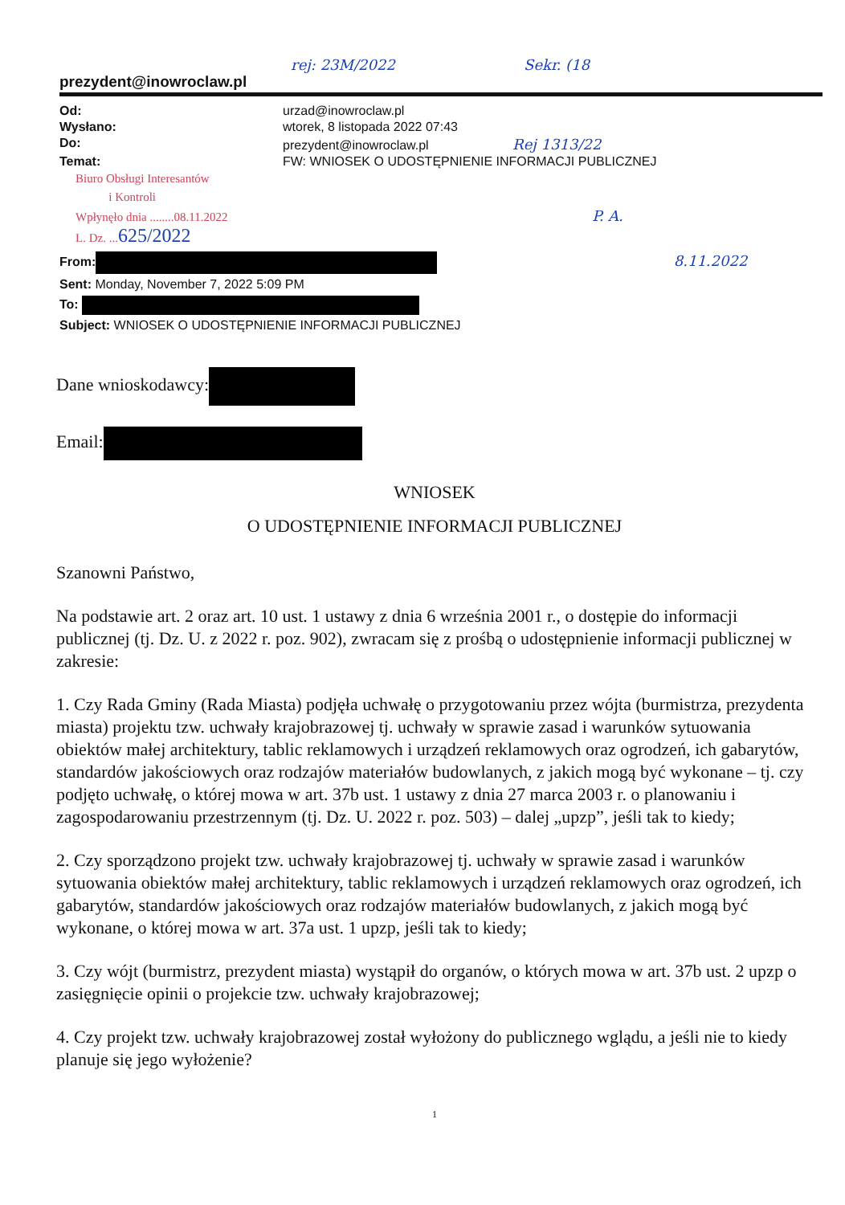rej: 23M/2022 Sekr. (18
prezydent@inowroclaw.pl
| Od: | urzad@inowroclaw.pl |
| Wysłano: | wtorek, 8 listopada 2022 07:43 |
| Do: | prezydent@inowroclaw.pl Rej 1313/22 |
| Temat: | FW: WNIOSEK O UDOSTĘPNIENIE INFORMACJI PUBLICZNEJ |
Biuro Obsługi Interesantów
i Kontroli
Wpłynęło dnia ........08.11.2022 P. A.
L. Dz. ...625/2022
From: 8.11.2022
Sent: Monday, November 7, 2022 5:09 PM
To:
Subject: WNIOSEK O UDOSTĘPNIENIE INFORMACJI PUBLICZNEJ
Dane wnioskodawcy:
Email:
WNIOSEK
O UDOSTĘPNIENIE INFORMACJI PUBLICZNEJ
Szanowni Państwo,
Na podstawie art. 2 oraz art. 10 ust. 1 ustawy z dnia 6 września 2001 r., o dostępie do informacji publicznej (tj. Dz. U. z 2022 r. poz. 902), zwracam się z prośbą o udostępnienie informacji publicznej w zakresie:
1. Czy Rada Gminy (Rada Miasta) podjęła uchwałę o przygotowaniu przez wójta (burmistrza, prezydenta miasta) projektu tzw. uchwały krajobrazowej tj. uchwały w sprawie zasad i warunków sytuowania obiektów małej architektury, tablic reklamowych i urządzeń reklamowych oraz ogrodzeń, ich gabarytów, standardów jakościowych oraz rodzajów materiałów budowlanych, z jakich mogą być wykonane – tj. czy podjęto uchwałę, o której mowa w art. 37b ust. 1 ustawy z dnia 27 marca 2003 r. o planowaniu i zagospodarowaniu przestrzennym (tj. Dz. U. 2022 r. poz. 503) – dalej „upzp”, jeśli tak to kiedy;
2. Czy sporządzono projekt tzw. uchwały krajobrazowej tj. uchwały w sprawie zasad i warunków sytuowania obiektów małej architektury, tablic reklamowych i urządzeń reklamowych oraz ogrodzeń, ich gabarytów, standardów jakościowych oraz rodzajów materiałów budowlanych, z jakich mogą być wykonane, o której mowa w art. 37a ust. 1 upzp, jeśli tak to kiedy;
3. Czy wójt (burmistrz, prezydent miasta) wystąpił do organów, o których mowa w art. 37b ust. 2 upzp o zasięgnięcie opinii o projekcie tzw. uchwały krajobrazowej;
4. Czy projekt tzw. uchwały krajobrazowej został wyłożony do publicznego wglądu, a jeśli nie to kiedy planuje się jego wyłożenie?
1